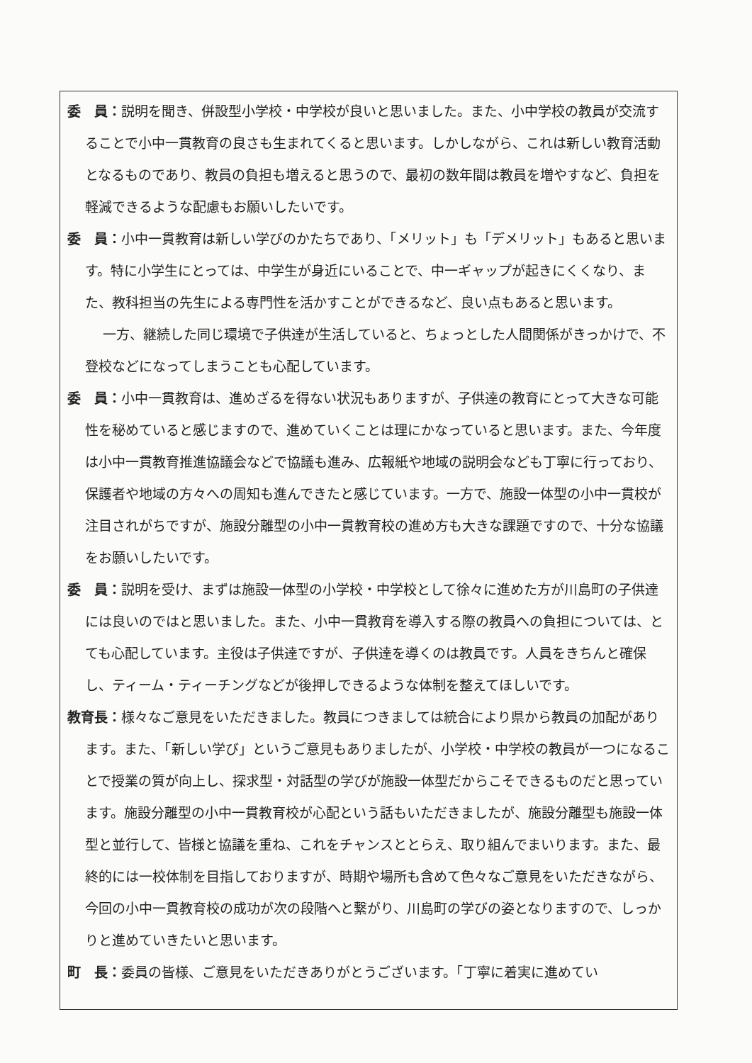委　員：説明を聞き、併設型小学校・中学校が良いと思いました。また、小中学校の教員が交流することで小中一貫教育の良さも生まれてくると思います。しかしながら、これは新しい教育活動となるものであり、教員の負担も増えると思うので、最初の数年間は教員を増やすなど、負担を軽減できるような配慮もお願いしたいです。
委　員：小中一貫教育は新しい学びのかたちであり、「メリット」も「デメリット」もあると思います。特に小学生にとっては、中学生が身近にいることで、中一ギャップが起きにくくなり、また、教科担当の先生による専門性を活かすことができるなど、良い点もあると思います。
一方、継続した同じ環境で子供達が生活していると、ちょっとした人間関係がきっかけで、不登校などになってしまうことも心配しています。
委　員：小中一貫教育は、進めざるを得ない状況もありますが、子供達の教育にとって大きな可能性を秘めていると感じますので、進めていくことは理にかなっていると思います。また、今年度は小中一貫教育推進協議会などで協議も進み、広報紙や地域の説明会なども丁寧に行っており、保護者や地域の方々への周知も進んできたと感じています。一方で、施設一体型の小中一貫校が注目されがちですが、施設分離型の小中一貫教育校の進め方も大きな課題ですので、十分な協議をお願いしたいです。
委　員：説明を受け、まずは施設一体型の小学校・中学校として徐々に進めた方が川島町の子供達には良いのではと思いました。また、小中一貫教育を導入する際の教員への負担については、とても心配しています。主役は子供達ですが、子供達を導くのは教員です。人員をきちんと確保し、ティーム・ティーチングなどが後押しできるような体制を整えてほしいです。
教育長：様々なご意見をいただきました。教員につきましては統合により県から教員の加配があります。また、「新しい学び」というご意見もありましたが、小学校・中学校の教員が一つになることで授業の質が向上し、探求型・対話型の学びが施設一体型だからこそできるものだと思っています。施設分離型の小中一貫教育校が心配という話もいただきましたが、施設分離型も施設一体型と並行して、皆様と協議を重ね、これをチャンスととらえ、取り組んでまいります。また、最終的には一校体制を目指しておりますが、時期や場所も含めて色々なご意見をいただきながら、今回の小中一貫教育校の成功が次の段階へと繋がり、川島町の学びの姿となりますので、しっかりと進めていきたいと思います。
町　長：委員の皆様、ご意見をいただきありがとうございます。「丁寧に着実に進めてい